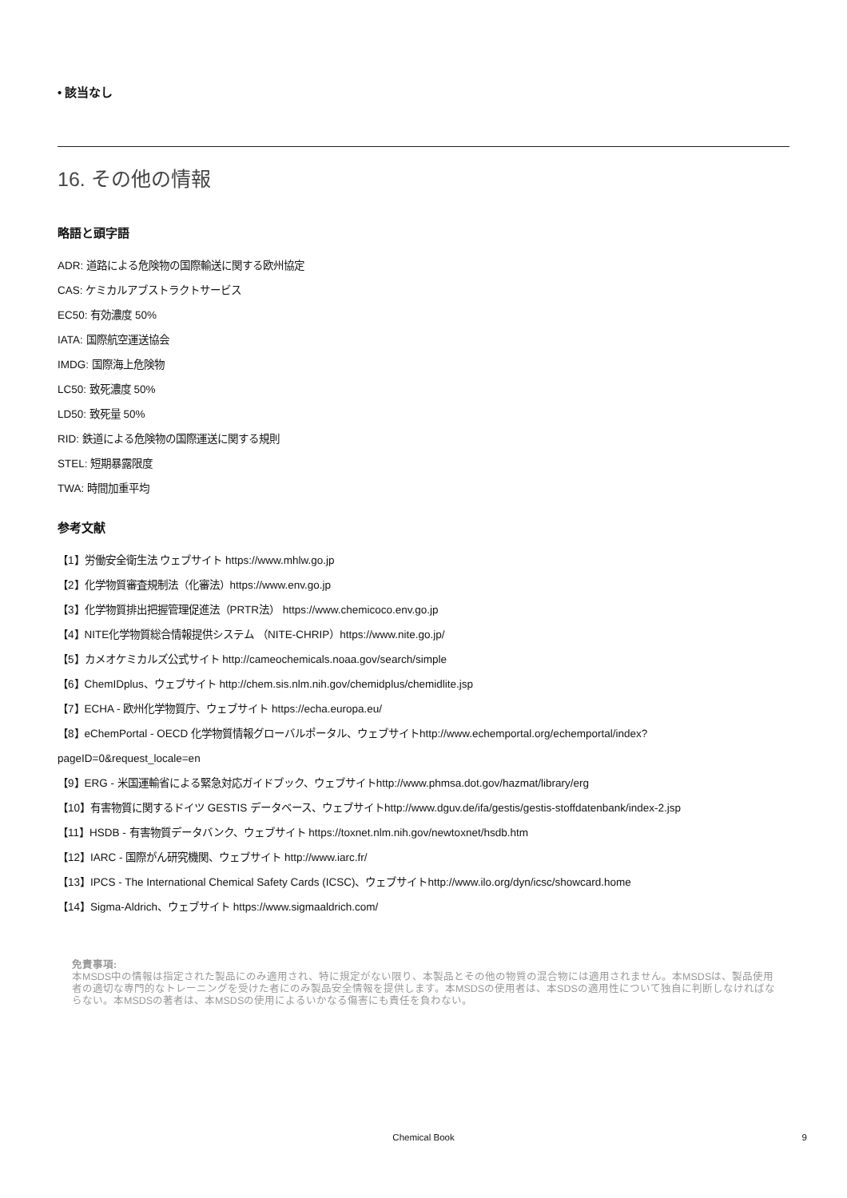• 該当なし
16. その他の情報
略語と頭字語
ADR: 道路による危険物の国際輸送に関する欧州協定
CAS: ケミカルアブストラクトサービス
EC50: 有効濃度 50%
IATA: 国際航空運送協会
IMDG: 国際海上危険物
LC50: 致死濃度 50%
LD50: 致死量 50%
RID: 鉄道による危険物の国際運送に関する規則
STEL: 短期暴露限度
TWA: 時間加重平均
参考文献
【1】労働安全衛生法 ウェブサイト https://www.mhlw.go.jp
【2】化学物質審査規制法（化審法）https://www.env.go.jp
【3】化学物質排出把握管理促進法（PRTR法） https://www.chemicoco.env.go.jp
【4】NITE化学物質総合情報提供システム （NITE-CHRIP）https://www.nite.go.jp/
【5】カメオケミカルズ公式サイト http://cameochemicals.noaa.gov/search/simple
【6】ChemIDplus、ウェブサイト http://chem.sis.nlm.nih.gov/chemidplus/chemidlite.jsp
【7】ECHA - 欧州化学物質庁、ウェブサイト https://echa.europa.eu/
【8】eChemPortal - OECD 化学物質情報グローバルポータル、ウェブサイトhttp://www.echemportal.org/echemportal/index?
pageID=0&request_locale=en
【9】ERG - 米国運輸省による緊急対応ガイドブック、ウェブサイトhttp://www.phmsa.dot.gov/hazmat/library/erg
【10】有害物質に関するドイツ GESTIS データベース、ウェブサイトhttp://www.dguv.de/ifa/gestis/gestis-stoffdatenbank/index-2.jsp
【11】HSDB - 有害物質データバンク、ウェブサイト https://toxnet.nlm.nih.gov/newtoxnet/hsdb.htm
【12】IARC - 国際がん研究機関、ウェブサイト http://www.iarc.fr/
【13】IPCS - The International Chemical Safety Cards (ICSC)、ウェブサイトhttp://www.ilo.org/dyn/icsc/showcard.home
【14】Sigma-Aldrich、ウェブサイト https://www.sigmaaldrich.com/
免責事項:
本MSDS中の情報は指定された製品にのみ適用され、特に規定がない限り、本製品とその他の物質の混合物には適用されません。本MSDSは、製品使用者の適切な専門的なトレーニングを受けた者にのみ製品安全情報を提供します。本MSDSの使用者は、本SDSの適用性について独自に判断しなければならない。本MSDSの著者は、本MSDSの使用によるいかなる傷害にも責任を負わない。
Chemical Book
9